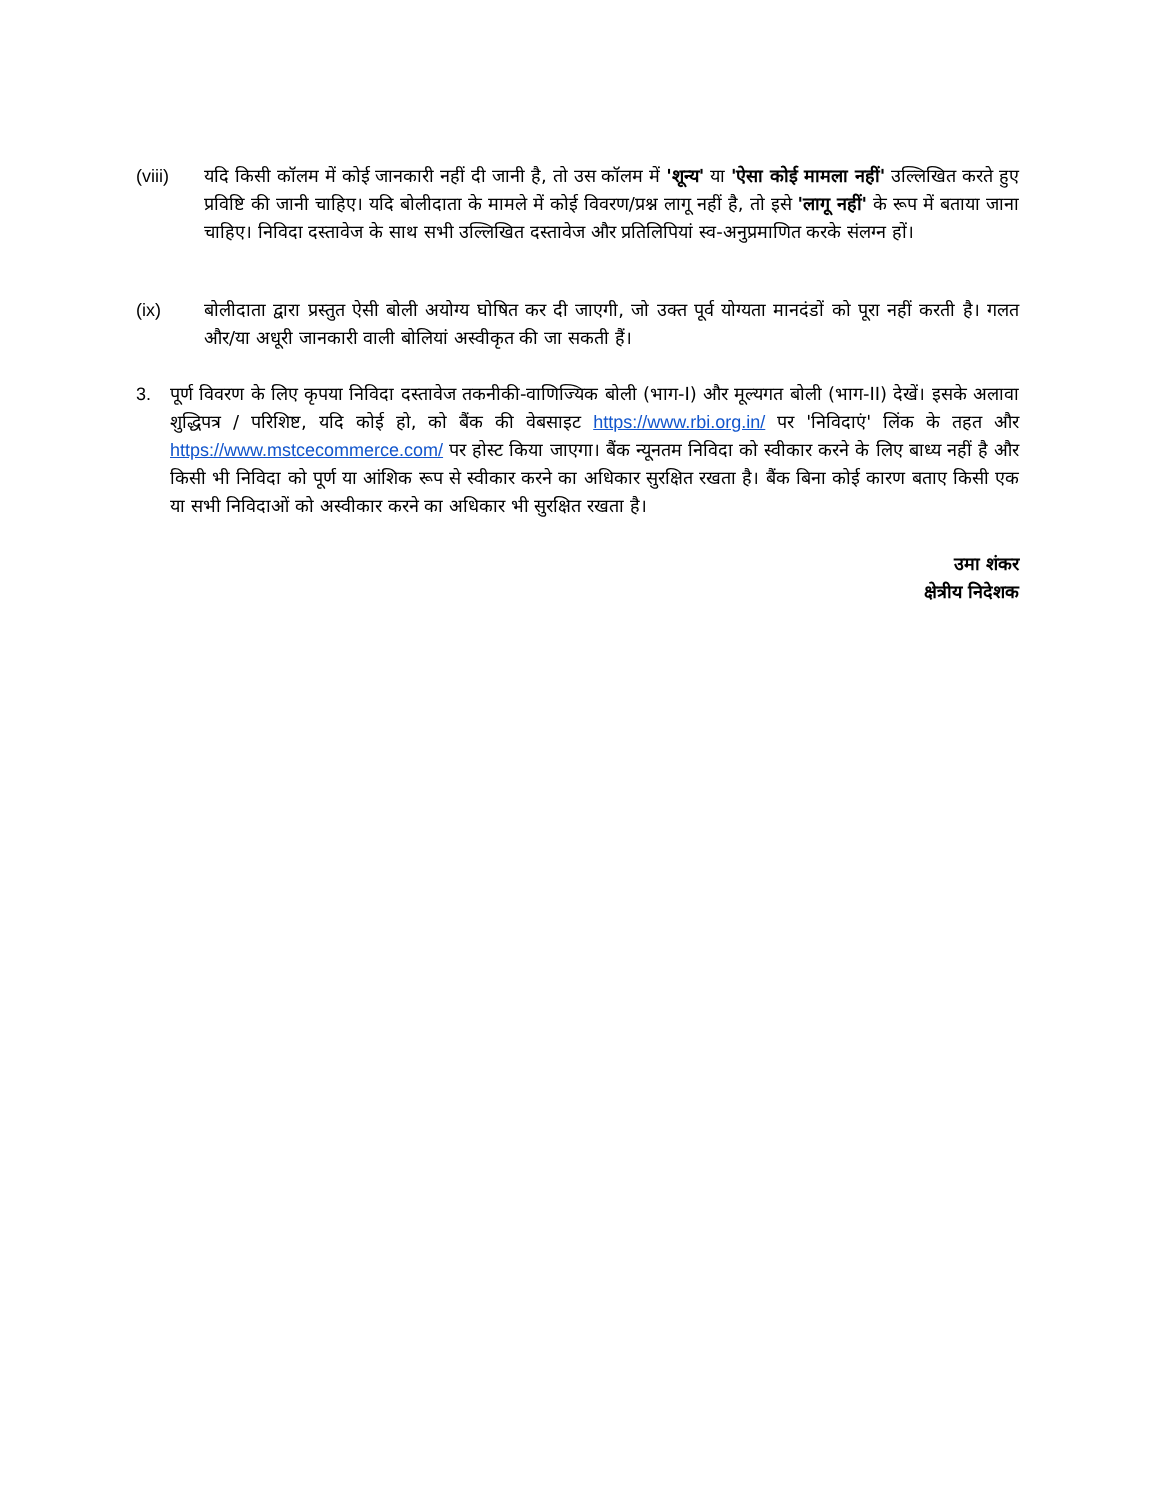(viii) यदि किसी कॉलम में कोई जानकारी नहीं दी जानी है, तो उस कॉलम में 'शून्य' या 'ऐसा कोई मामला नहीं' उल्लिखित करते हुए प्रविष्टि की जानी चाहिए। यदि बोलीदाता के मामले में कोई विवरण/प्रश्न लागू नहीं है, तो इसे 'लागू नहीं' के रूप में बताया जाना चाहिए। निविदा दस्तावेज के साथ सभी उल्लिखित दस्तावेज और प्रतिलिपियां स्व-अनुप्रमाणित करके संलग्न हों।
(ix) बोलीदाता द्वारा प्रस्तुत ऐसी बोली अयोग्य घोषित कर दी जाएगी, जो उक्त पूर्व योग्यता मानदंडों को पूरा नहीं करती है। गलत और/या अधूरी जानकारी वाली बोलियां अस्वीकृत की जा सकती हैं।
3. पूर्ण विवरण के लिए कृपया निविदा दस्तावेज तकनीकी-वाणिज्यिक बोली (भाग-I) और मूल्यगत बोली (भाग-II) देखें। इसके अलावा शुद्धिपत्र / परिशिष्ट, यदि कोई हो, को बैंक की वेबसाइट https://www.rbi.org.in/ पर 'निविदाएं' लिंक के तहत और https://www.mstcecommerce.com/ पर होस्ट किया जाएगा। बैंक न्यूनतम निविदा को स्वीकार करने के लिए बाध्य नहीं है और किसी भी निविदा को पूर्ण या आंशिक रूप से स्वीकार करने का अधिकार सुरक्षित रखता है। बैंक बिना कोई कारण बताए किसी एक या सभी निविदाओं को अस्वीकार करने का अधिकार भी सुरक्षित रखता है।
उमा शंकर
क्षेत्रीय निदेशक